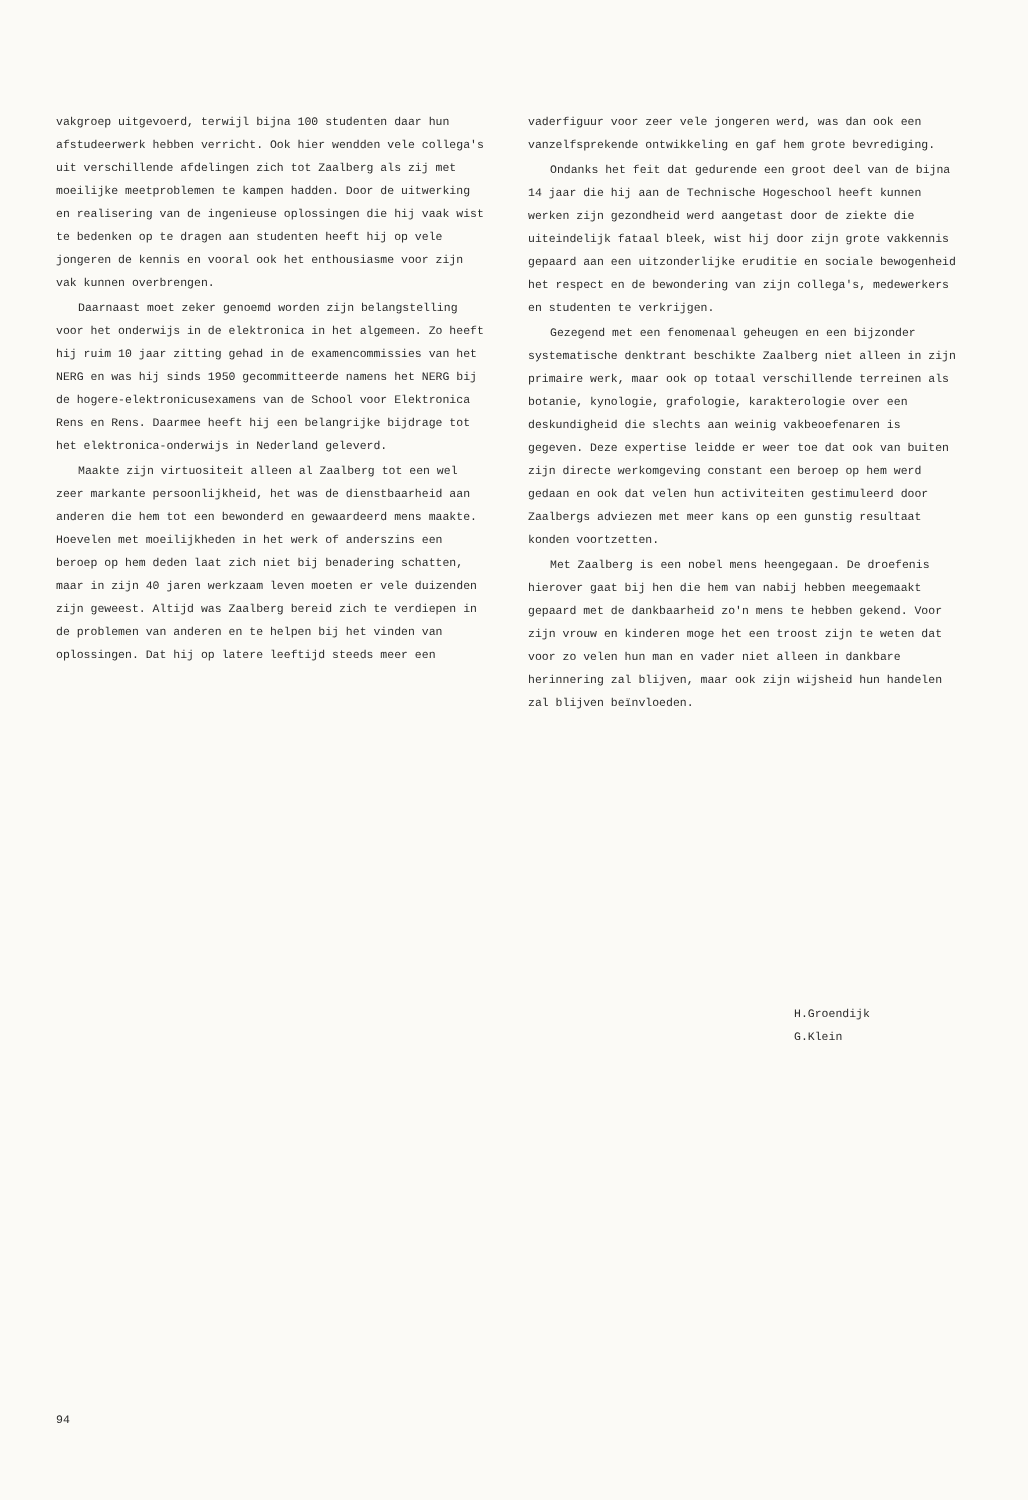vakgroep uitgevoerd, terwijl bijna 100 studenten daar hun afstudeerwerk hebben verricht. Ook hier wendden vele collega's uit verschillende afdelingen zich tot Zaalberg als zij met moeilijke meetproblemen te kampen hadden. Door de uitwerking en realisering van de ingenieuse oplossingen die hij vaak wist te bedenken op te dragen aan studenten heeft hij op vele jongeren de kennis en vooral ook het enthousiasme voor zijn vak kunnen overbrengen.
Daarnaast moet zeker genoemd worden zijn belangstelling voor het onderwijs in de elektronica in het algemeen. Zo heeft hij ruim 10 jaar zitting gehad in de examencommissies van het NERG en was hij sinds 1950 gecommitteerde namens het NERG bij de hogere-elektronicusexamens van de School voor Elektronica Rens en Rens. Daarmee heeft hij een belangrijke bijdrage tot het elektronica-onderwijs in Nederland geleverd.
Maakte zijn virtuositeit alleen al Zaalberg tot een wel zeer markante persoonlijkheid, het was de dienstbaarheid aan anderen die hem tot een bewonderd en gewaardeerd mens maakte. Hoevelen met moeilijkheden in het werk of anderszins een beroep op hem deden laat zich niet bij benadering schatten, maar in zijn 40 jaren werkzaam leven moeten er vele duizenden zijn geweest. Altijd was Zaalberg bereid zich te verdiepen in de problemen van anderen en te helpen bij het vinden van oplossingen. Dat hij op latere leeftijd steeds meer een
vaderfiguur voor zeer vele jongeren werd, was dan ook een vanzelfsprekende ontwikkeling en gaf hem grote bevrediging.
Ondanks het feit dat gedurende een groot deel van de bijna 14 jaar die hij aan de Technische Hogeschool heeft kunnen werken zijn gezondheid werd aangetast door de ziekte die uiteindelijk fataal bleek, wist hij door zijn grote vakkennis gepaard aan een uitzonderlijke eruditie en sociale bewogenheid het respect en de bewondering van zijn collega's, medewerkers en studenten te verkrijgen.
Gezegend met een fenomenaal geheugen en een bijzonder systematische denktrant beschikte Zaalberg niet alleen in zijn primaire werk, maar ook op totaal verschillende terreinen als botanie, kynologie, grafologie, karakterologie over een deskundigheid die slechts aan weinig vakbeoefenaren is gegeven. Deze expertise leidde er weer toe dat ook van buiten zijn directe werkomgeving constant een beroep op hem werd gedaan en ook dat velen hun activiteiten gestimuleerd door Zaalbergs adviezen met meer kans op een gunstig resultaat konden voortzetten.
Met Zaalberg is een nobel mens heengegaan. De droefenis hierover gaat bij hen die hem van nabij hebben meegemaakt gepaard met de dankbaarheid zo'n mens te hebben gekend. Voor zijn vrouw en kinderen moge het een troost zijn te weten dat voor zo velen hun man en vader niet alleen in dankbare herinnering zal blijven, maar ook zijn wijsheid hun handelen zal blijven beïnvloeden.
H.Groendijk
G.Klein
94